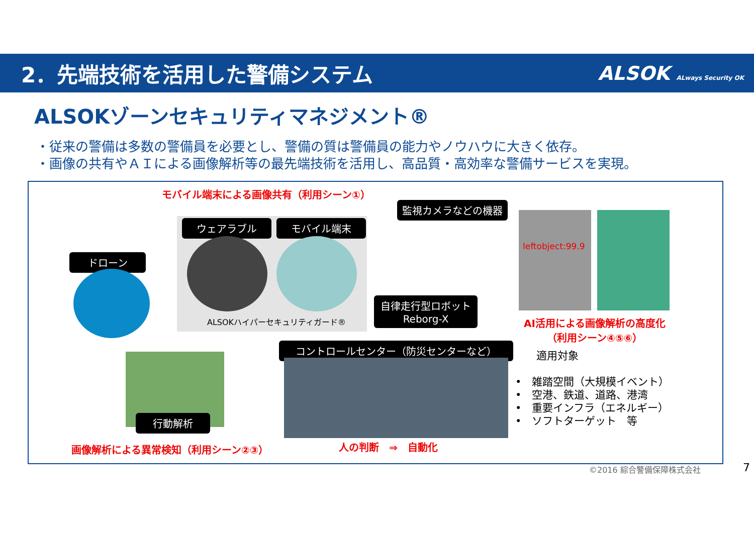2．先端技術を活用した警備システム ALSOK ALways Security OK
ALSOKゾーンセキュリティマネジメント®
・従来の警備は多数の警備員を必要とし、警備の質は警備員の能力やノウハウに大きく依存。
・画像の共有やＡＩによる画像解析等の最先端技術を活用し、高品質・高効率な警備サービスを実現。
モバイル端末による画像共有（利用シーン①）
監視カメラなどの機器
ウェアラブル モバイル端末
ALSOKハイパーセキュリティガード®
ドローン
leftobject:99.9
自律走行型ロボット
Reborg-X
AI活用による画像解析の高度化
（利用シーン④⑤⑥）
行動解析
コントロールセンター（防災センターなど）
画像解析による異常検知（利用シーン②③）
人の判断　⇒　自動化
　　適用対象
•　雑踏空間（大規模イベント）
•　空港、鉄道、道路、港湾
•　重要インフラ（エネルギー）
•　ソフトターゲット　等
©2016 綜合警備保障株式会社 7